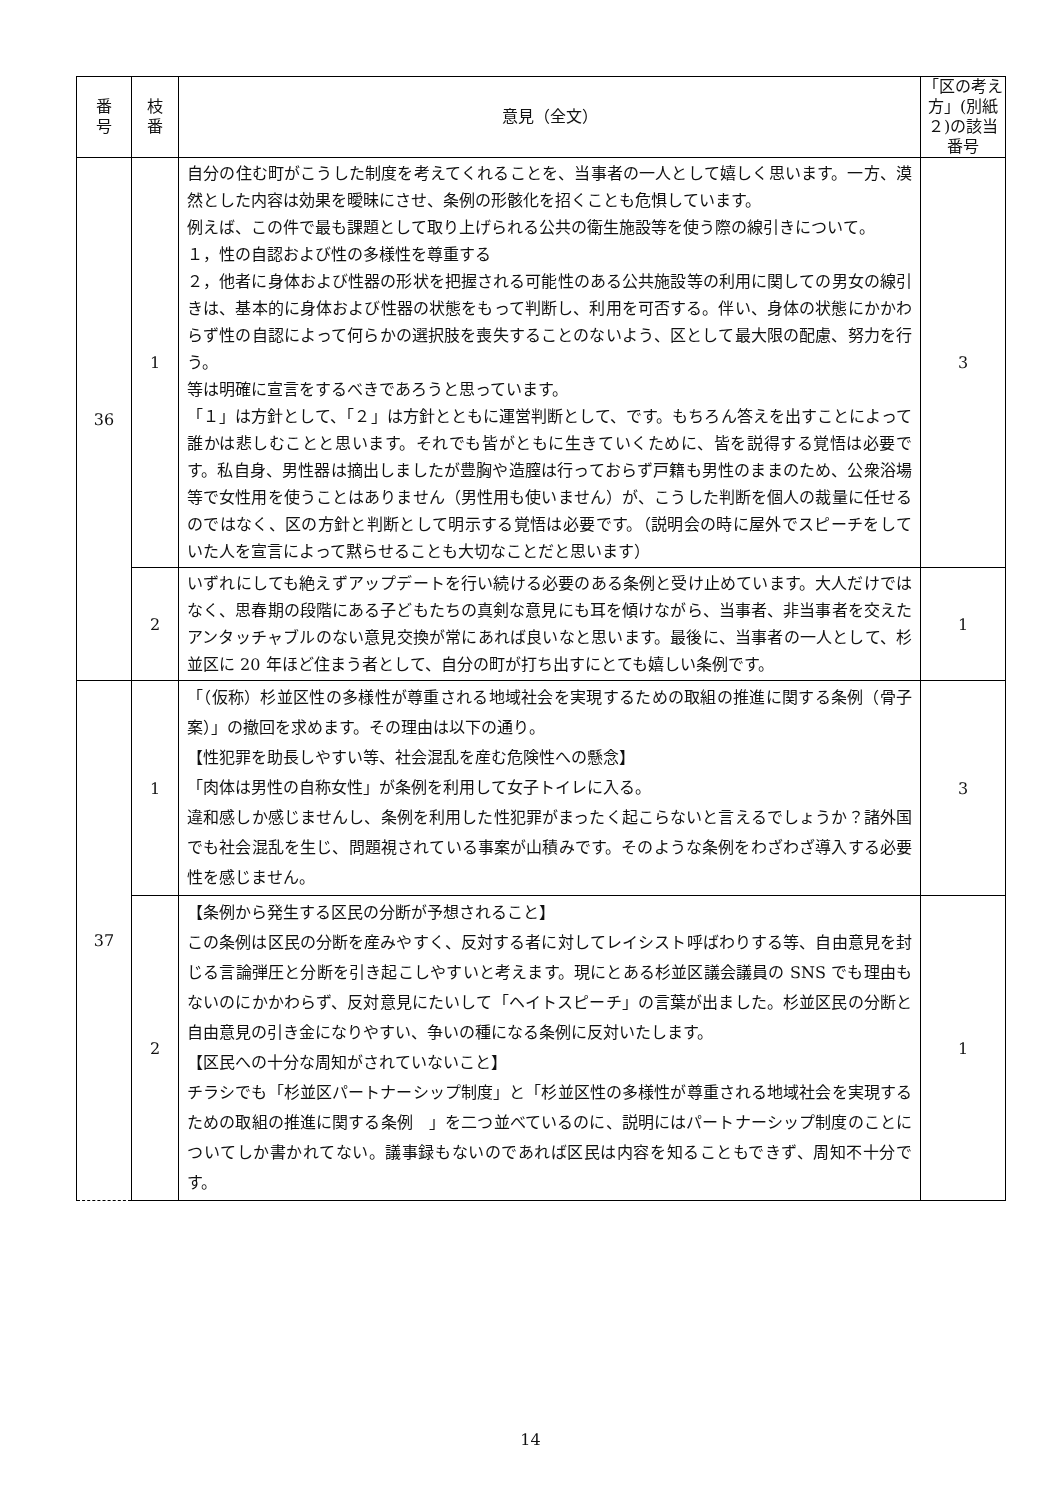| 番 号 | 枝 番 | 意見（全文） | 「区の考え方」(別紙２)の該当番号 |
| --- | --- | --- | --- |
| 36 | 1 | 自分の住む町がこうした制度を考えてくれることを、当事者の一人として嬉しく思います。一方、漠然とした内容は効果を曖昧にさせ、条例の形骸化を招くことも危惧しています。 例えば、この件で最も課題として取り上げられる公共の衛生施設等を使う際の線引きについて。 １，性の自認および性の多様性を尊重する ２，他者に身体および性器の形状を把握される可能性のある公共施設等の利用に関しての男女の線引きは、基本的に身体および性器の状態をもって判断し、利用を可否する。伴い、身体の状態にかかわらず性の自認によって何らかの選択肢を喪失することのないよう、区として最大限の配慮、努力を行う。 等は明確に宣言をするべきであろうと思っています。 「１」は方針として、「２」は方針とともに運営判断として、です。もちろん答えを出すことによって誰かは悲しむことと思います。それでも皆がともに生きていくために、皆を説得する覚悟は必要です。私自身、男性器は摘出しましたが豊胸や造膣は行っておらず戸籍も男性のままのため、公衆浴場等で女性用を使うことはありません（男性用も使いません）が、こうした判断を個人の裁量に任せるのではなく、区の方針と判断として明示する覚悟は必要です。（説明会の時に屋外でスピーチをしていた人を宣言によって黙らせることも大切なことだと思います） | 3 |
| | 2 | いずれにしても絶えずアップデートを行い続ける必要のある条例と受け止めています。大人だけではなく、思春期の段階にある子どもたちの真剣な意見にも耳を傾けながら、当事者、非当事者を交えたアンタッチャブルのない意見交換が常にあれば良いなと思います。最後に、当事者の一人として、杉並区に 20 年ほど住まう者として、自分の町が打ち出すにとても嬉しい条例です。 | 1 |
| 37 | 1 | 「（仮称）杉並区性の多様性が尊重される地域社会を実現するための取組の推進に関する条例（骨子案）」の撤回を求めます。その理由は以下の通り。 【性犯罪を助長しやすい等、社会混乱を産む危険性への懸念】 「肉体は男性の自称女性」が条例を利用して女子トイレに入る。 違和感しか感じませんし、条例を利用した性犯罪がまったく起こらないと言えるでしょうか？諸外国でも社会混乱を生じ、問題視されている事案が山積みです。そのような条例をわざわざ導入する必要性を感じません。 | 3 |
| | 2 | 【条例から発生する区民の分断が予想されること】 この条例は区民の分断を産みやすく、反対する者に対してレイシスト呼ばわりする等、自由意見を封じる言論弾圧と分断を引き起こしやすいと考えます。現にとある杉並区議会議員の SNS でも理由もないのにかかわらず、反対意見にたいして「ヘイトスピーチ」の言葉が出ました。杉並区民の分断と自由意見の引き金になりやすい、争いの種になる条例に反対いたします。 【区民への十分な周知がされていないこと】 チラシでも「杉並区パートナーシップ制度」と「杉並区性の多様性が尊重される地域社会を実現するための取組の推進に関する条例 」を二つ並べているのに、説明にはパートナーシップ制度のことについてしか書かれてない。議事録もないのであれば区民は内容を知ることもできず、周知不十分です。 | 1 |
14